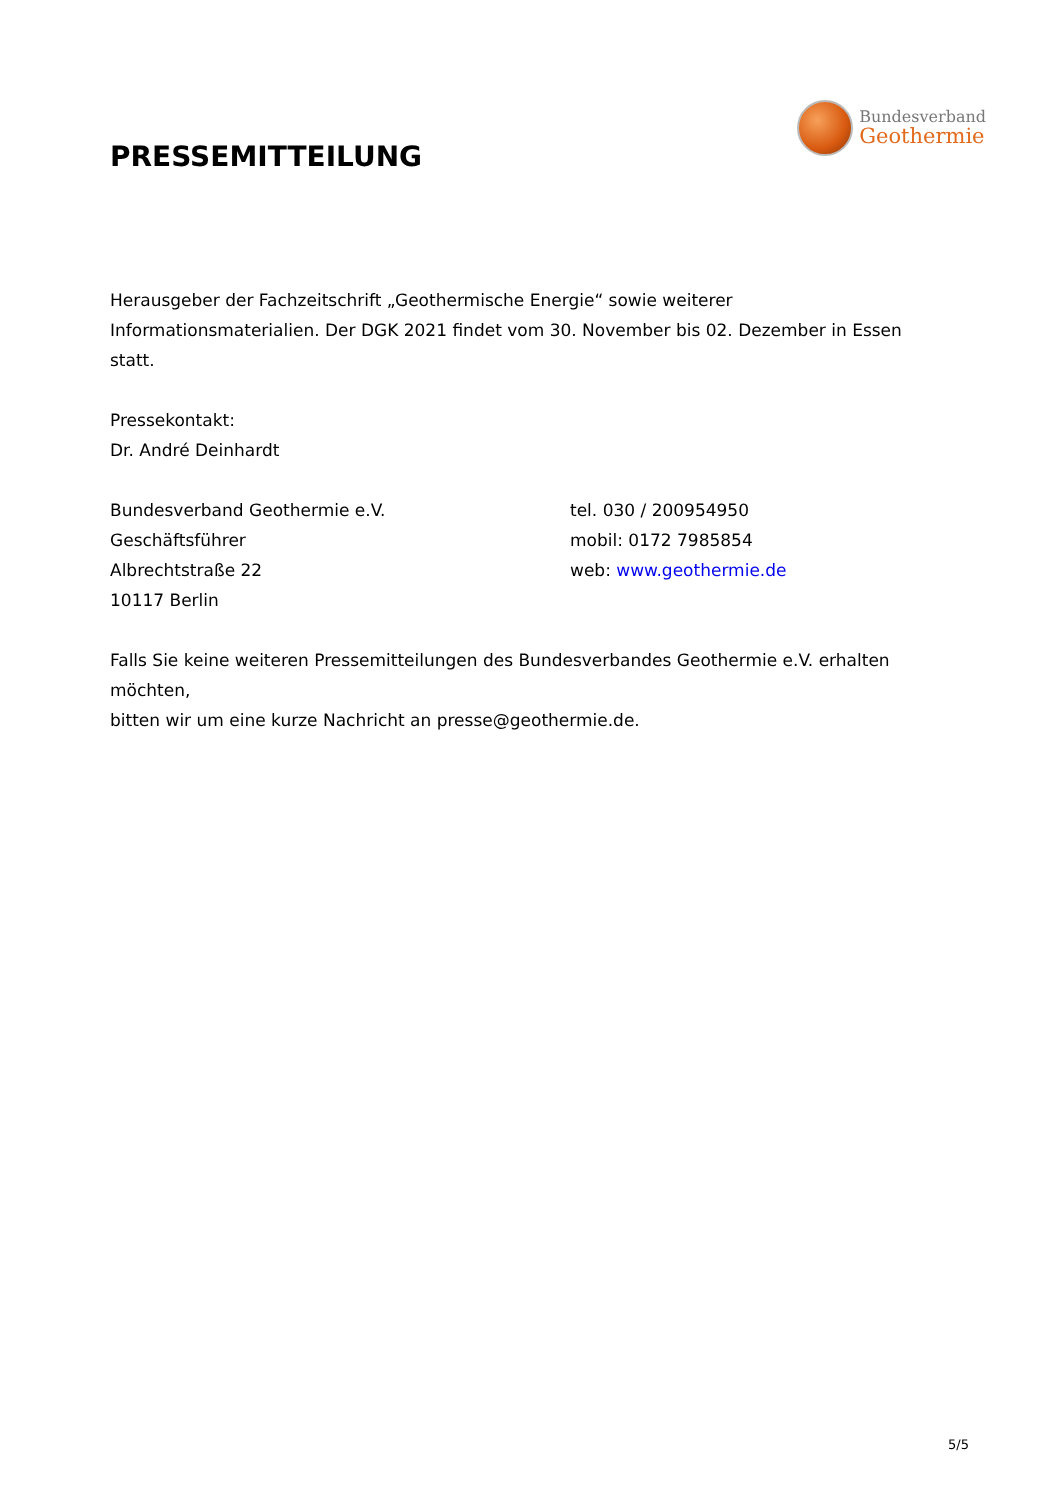PRESSEMITTEILUNG
Bundesverband
Geothermie
Herausgeber der Fachzeitschrift „Geothermische Energie“ sowie weiterer
Informationsmaterialien. Der DGK 2021 findet vom 30. November bis 02. Dezember in Essen
statt.
Pressekontakt:
Dr. André Deinhardt
Bundesverband Geothermie e.V.
Geschäftsführer
Albrechtstraße 22
10117 Berlin
tel. 030 / 200954950
mobil: 0172 7985854
web: www.geothermie.de
Falls Sie keine weiteren Pressemitteilungen des Bundesverbandes Geothermie e.V. erhalten möchten,
bitten wir um eine kurze Nachricht an presse@geothermie.de.
5/5